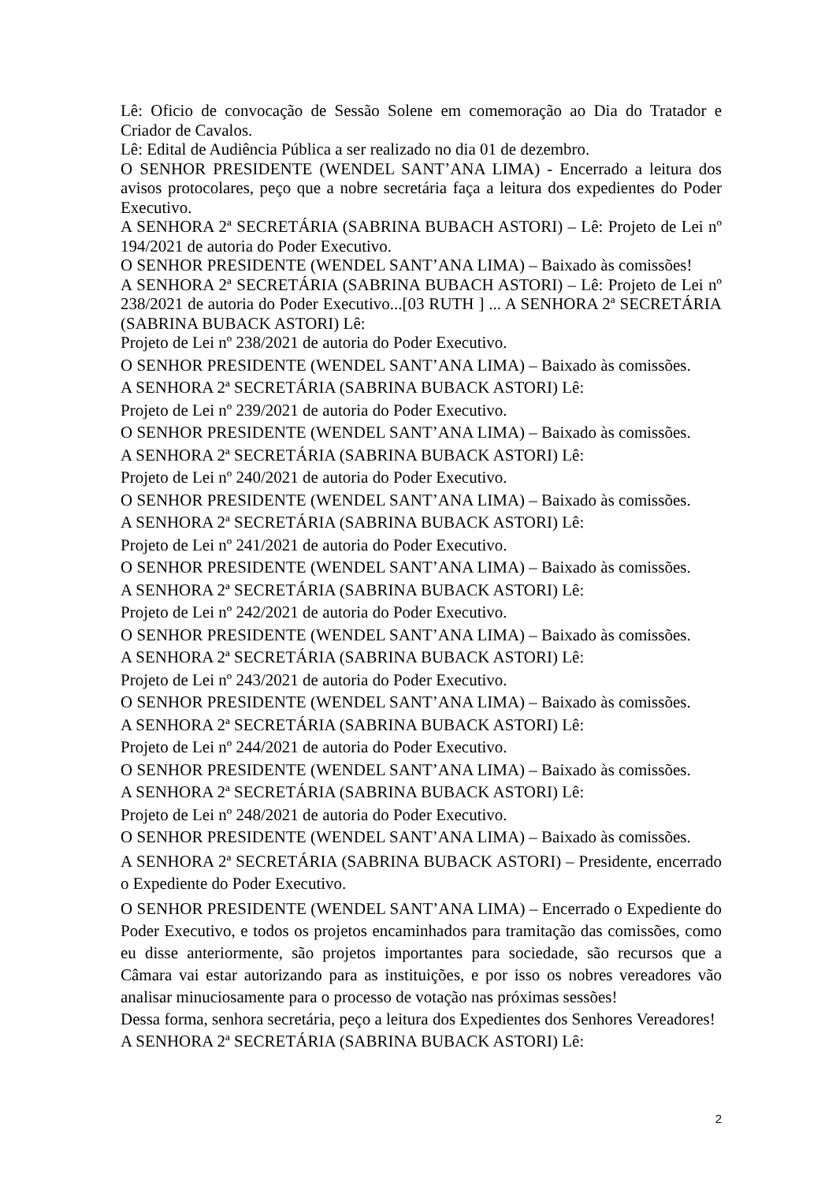Lê: Oficio de convocação de Sessão Solene em comemoração ao Dia do Tratador e Criador de Cavalos.
Lê: Edital de Audiência Pública a ser realizado no dia 01 de dezembro.
O SENHOR PRESIDENTE (WENDEL SANT’ANA LIMA) - Encerrado a leitura dos avisos protocolares, peço que a nobre secretária faça a leitura dos expedientes do Poder Executivo.
A SENHORA 2ª SECRETÁRIA (SABRINA BUBACH ASTORI) – Lê: Projeto de Lei nº 194/2021 de autoria do Poder Executivo.
O SENHOR PRESIDENTE (WENDEL SANT’ANA LIMA) – Baixado às comissões!
A SENHORA 2ª SECRETÁRIA (SABRINA BUBACH ASTORI) – Lê: Projeto de Lei nº 238/2021 de autoria do Poder Executivo...[03 RUTH ] ... A SENHORA 2ª SECRETÁRIA (SABRINA BUBACK ASTORI) Lê:
Projeto de Lei nº 238/2021 de autoria do Poder Executivo.
O SENHOR PRESIDENTE (WENDEL SANT’ANA LIMA) – Baixado às comissões.
A SENHORA 2ª SECRETÁRIA (SABRINA BUBACK ASTORI) Lê:
Projeto de Lei nº 239/2021 de autoria do Poder Executivo.
O SENHOR PRESIDENTE (WENDEL SANT’ANA LIMA) – Baixado às comissões.
A SENHORA 2ª SECRETÁRIA (SABRINA BUBACK ASTORI) Lê:
Projeto de Lei nº 240/2021 de autoria do Poder Executivo.
O SENHOR PRESIDENTE (WENDEL SANT’ANA LIMA) – Baixado às comissões.
A SENHORA 2ª SECRETÁRIA (SABRINA BUBACK ASTORI) Lê:
Projeto de Lei nº 241/2021 de autoria do Poder Executivo.
O SENHOR PRESIDENTE (WENDEL SANT’ANA LIMA) – Baixado às comissões.
A SENHORA 2ª SECRETÁRIA (SABRINA BUBACK ASTORI) Lê:
Projeto de Lei nº 242/2021 de autoria do Poder Executivo.
O SENHOR PRESIDENTE (WENDEL SANT’ANA LIMA) – Baixado às comissões.
A SENHORA 2ª SECRETÁRIA (SABRINA BUBACK ASTORI) Lê:
Projeto de Lei nº 243/2021 de autoria do Poder Executivo.
O SENHOR PRESIDENTE (WENDEL SANT’ANA LIMA) – Baixado às comissões.
A SENHORA 2ª SECRETÁRIA (SABRINA BUBACK ASTORI) Lê:
Projeto de Lei nº 244/2021 de autoria do Poder Executivo.
O SENHOR PRESIDENTE (WENDEL SANT’ANA LIMA) – Baixado às comissões.
A SENHORA 2ª SECRETÁRIA (SABRINA BUBACK ASTORI) Lê:
Projeto de Lei nº 248/2021 de autoria do Poder Executivo.
O SENHOR PRESIDENTE (WENDEL SANT’ANA LIMA) – Baixado às comissões.
A SENHORA 2ª SECRETÁRIA (SABRINA BUBACK ASTORI) – Presidente, encerrado o Expediente do Poder Executivo.
O SENHOR PRESIDENTE (WENDEL SANT’ANA LIMA) – Encerrado o Expediente do Poder Executivo, e todos os projetos encaminhados para tramitação das comissões, como eu disse anteriormente, são projetos importantes para sociedade, são recursos que a Câmara vai estar autorizando para as instituições, e por isso os nobres vereadores vão analisar minuciosamente para o processo de votação nas próximas sessões!
Dessa forma, senhora secretária, peço a leitura dos Expedientes dos Senhores Vereadores!
A SENHORA 2ª SECRETÁRIA (SABRINA BUBACK ASTORI) Lê:
2